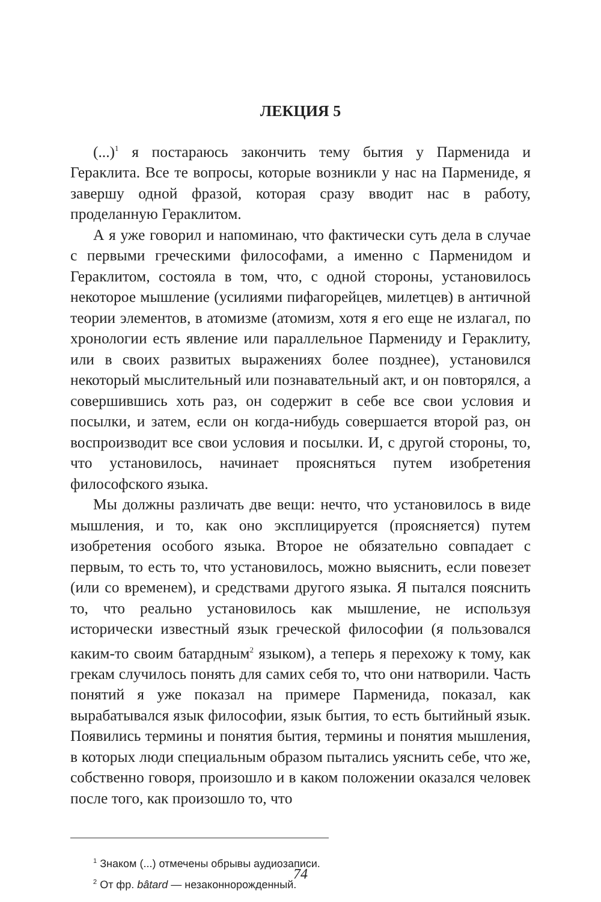ЛЕКЦИЯ 5
(...)<sup>1</sup> я постараюсь закончить тему бытия у Парменида и Гераклита. Все те вопросы, которые возникли у нас на Пармениде, я завершу одной фразой, которая сразу вводит нас в работу, проделанную Гераклитом.
А я уже говорил и напоминаю, что фактически суть дела в случае с первыми греческими философами, а именно с Парменидом и Гераклитом, состояла в том, что, с одной стороны, установилось некоторое мышление (усилиями пифагорейцев, милетцев) в античной теории элементов, в атомизме (атомизм, хотя я его еще не излагал, по хронологии есть явление или параллельное Пармениду и Гераклиту, или в своих развитых выражениях более позднее), установился некоторый мыслительный или познавательный акт, и он повторялся, а совершившись хоть раз, он содержит в себе все свои условия и посылки, и затем, если он когда-нибудь совершается второй раз, он воспроизводит все свои условия и посылки. И, с другой стороны, то, что установилось, начинает проясняться путем изобретения философского языка.
Мы должны различать две вещи: нечто, что установилось в виде мышления, и то, как оно эксплицируется (проясняется) путем изобретения особого языка. Второе не обязательно совпадает с первым, то есть то, что установилось, можно выяснить, если повезет (или со временем), и средствами другого языка. Я пытался пояснить то, что реально установилось как мышление, не используя исторически известный язык греческой философии (я пользовался каким-то своим батардным<sup>2</sup> языком), а теперь я перехожу к тому, как грекам случилось понять для самих себя то, что они натворили. Часть понятий я уже показал на примере Парменида, показал, как вырабатывался язык философии, язык бытия, то есть бытийный язык. Появились термины и понятия бытия, термины и понятия мышления, в которых люди специальным образом пытались уяснить себе, что же, собственно говоря, произошло и в каком положении оказался человек после того, как произошло то, что
<sup>1</sup> Знаком (...) отмечены обрывы аудиозаписи.
<sup>2</sup> От фр. bâtard — незаконнорожденный.
74